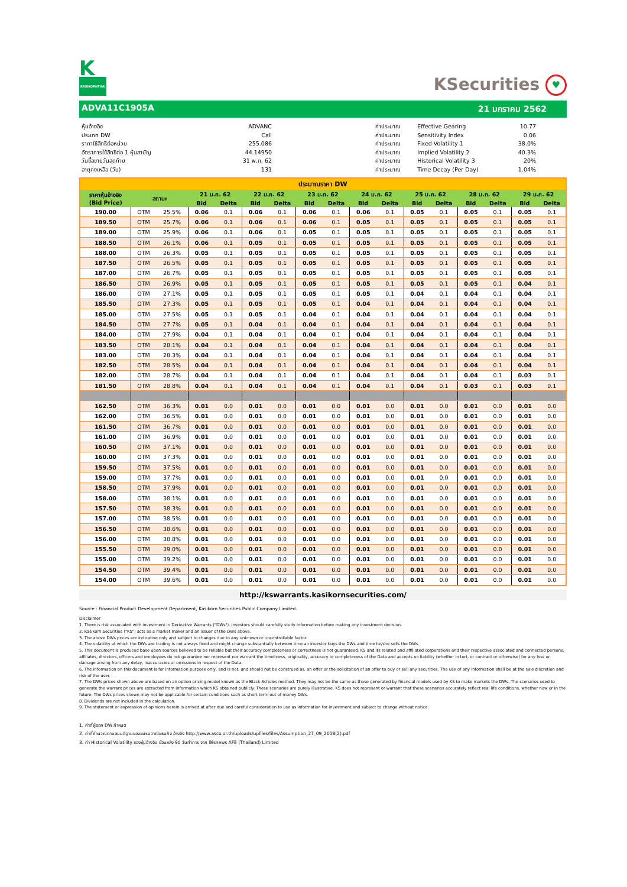K
KASIKORNTHAI
KSecurities ♥
ADVA11C1905A 21 มกราคม 2562
| หุ้นอ้างอิง | ADVANC |
| ประเภท DW | Call |
| ราคาใช้สิทธิต่อหน่วย | 255.086 |
| อัตราการใช้สิทธิต่อ 1 หุ้นสามัญ | 44.14950 |
| วันซื้อขายวันสุดท้าย | 31 พ.ค. 62 |
| อายุคงเหลือ (วัน) | 131 |
| ค่าประมาณ | Effective Gearing | 10.77 |
| ค่าประมาณ | Sensitivity Index | 0.06 |
| ค่าประมาณ | Fixed Volatility 1 | 38.0% |
| ค่าประมาณ | Implied Volatility 2 | 40.3% |
| ค่าประมาณ | Historical Volatility 3 | 20% |
| ค่าประมาณ | Time Decay (Per Day) | 1.04% |
| ประมาณราคา DW | | | | | | | | | | | | | | | | |
| --- | --- | --- | --- | --- | --- | --- | --- | --- | --- | --- | --- | --- | --- | --- | --- | --- |
| ราคาหุ้นอ้างอิง (Bid Price) | สถานะ | | 21 ม.ค. 62 | | 22 ม.ค. 62 | | 23 ม.ค. 62 | | 24 ม.ค. 62 | | 25 ม.ค. 62 | | 28 ม.ค. 62 | | 29 ม.ค. 62 | |
| | | | Bid | Delta | Bid | Delta | Bid | Delta | Bid | Delta | Bid | Delta | Bid | Delta | Bid | Delta |
| 190.00 | OTM | 25.5% | 0.06 | 0.1 | 0.06 | 0.1 | 0.06 | 0.1 | 0.06 | 0.1 | 0.05 | 0.1 | 0.05 | 0.1 | 0.05 | 0.1 |
| 189.50 | OTM | 25.7% | 0.06 | 0.1 | 0.06 | 0.1 | 0.06 | 0.1 | 0.05 | 0.1 | 0.05 | 0.1 | 0.05 | 0.1 | 0.05 | 0.1 |
| 189.00 | OTM | 25.9% | 0.06 | 0.1 | 0.06 | 0.1 | 0.05 | 0.1 | 0.05 | 0.1 | 0.05 | 0.1 | 0.05 | 0.1 | 0.05 | 0.1 |
| 188.50 | OTM | 26.1% | 0.06 | 0.1 | 0.05 | 0.1 | 0.05 | 0.1 | 0.05 | 0.1 | 0.05 | 0.1 | 0.05 | 0.1 | 0.05 | 0.1 |
| 188.00 | OTM | 26.3% | 0.05 | 0.1 | 0.05 | 0.1 | 0.05 | 0.1 | 0.05 | 0.1 | 0.05 | 0.1 | 0.05 | 0.1 | 0.05 | 0.1 |
| 187.50 | OTM | 26.5% | 0.05 | 0.1 | 0.05 | 0.1 | 0.05 | 0.1 | 0.05 | 0.1 | 0.05 | 0.1 | 0.05 | 0.1 | 0.05 | 0.1 |
| 187.00 | OTM | 26.7% | 0.05 | 0.1 | 0.05 | 0.1 | 0.05 | 0.1 | 0.05 | 0.1 | 0.05 | 0.1 | 0.05 | 0.1 | 0.05 | 0.1 |
| 186.50 | OTM | 26.9% | 0.05 | 0.1 | 0.05 | 0.1 | 0.05 | 0.1 | 0.05 | 0.1 | 0.05 | 0.1 | 0.05 | 0.1 | 0.04 | 0.1 |
| 186.00 | OTM | 27.1% | 0.05 | 0.1 | 0.05 | 0.1 | 0.05 | 0.1 | 0.05 | 0.1 | 0.04 | 0.1 | 0.04 | 0.1 | 0.04 | 0.1 |
| 185.50 | OTM | 27.3% | 0.05 | 0.1 | 0.05 | 0.1 | 0.05 | 0.1 | 0.04 | 0.1 | 0.04 | 0.1 | 0.04 | 0.1 | 0.04 | 0.1 |
| 185.00 | OTM | 27.5% | 0.05 | 0.1 | 0.05 | 0.1 | 0.04 | 0.1 | 0.04 | 0.1 | 0.04 | 0.1 | 0.04 | 0.1 | 0.04 | 0.1 |
| 184.50 | OTM | 27.7% | 0.05 | 0.1 | 0.04 | 0.1 | 0.04 | 0.1 | 0.04 | 0.1 | 0.04 | 0.1 | 0.04 | 0.1 | 0.04 | 0.1 |
| 184.00 | OTM | 27.9% | 0.04 | 0.1 | 0.04 | 0.1 | 0.04 | 0.1 | 0.04 | 0.1 | 0.04 | 0.1 | 0.04 | 0.1 | 0.04 | 0.1 |
| 183.50 | OTM | 28.1% | 0.04 | 0.1 | 0.04 | 0.1 | 0.04 | 0.1 | 0.04 | 0.1 | 0.04 | 0.1 | 0.04 | 0.1 | 0.04 | 0.1 |
| 183.00 | OTM | 28.3% | 0.04 | 0.1 | 0.04 | 0.1 | 0.04 | 0.1 | 0.04 | 0.1 | 0.04 | 0.1 | 0.04 | 0.1 | 0.04 | 0.1 |
| 182.50 | OTM | 28.5% | 0.04 | 0.1 | 0.04 | 0.1 | 0.04 | 0.1 | 0.04 | 0.1 | 0.04 | 0.1 | 0.04 | 0.1 | 0.04 | 0.1 |
| 182.00 | OTM | 28.7% | 0.04 | 0.1 | 0.04 | 0.1 | 0.04 | 0.1 | 0.04 | 0.1 | 0.04 | 0.1 | 0.04 | 0.1 | 0.03 | 0.1 |
| 181.50 | OTM | 28.8% | 0.04 | 0.1 | 0.04 | 0.1 | 0.04 | 0.1 | 0.04 | 0.1 | 0.04 | 0.1 | 0.03 | 0.1 | 0.03 | 0.1 |
| 162.50 | OTM | 36.3% | 0.01 | 0.0 | 0.01 | 0.0 | 0.01 | 0.0 | 0.01 | 0.0 | 0.01 | 0.0 | 0.01 | 0.0 | 0.01 | 0.0 |
| 162.00 | OTM | 36.5% | 0.01 | 0.0 | 0.01 | 0.0 | 0.01 | 0.0 | 0.01 | 0.0 | 0.01 | 0.0 | 0.01 | 0.0 | 0.01 | 0.0 |
| 161.50 | OTM | 36.7% | 0.01 | 0.0 | 0.01 | 0.0 | 0.01 | 0.0 | 0.01 | 0.0 | 0.01 | 0.0 | 0.01 | 0.0 | 0.01 | 0.0 |
| 161.00 | OTM | 36.9% | 0.01 | 0.0 | 0.01 | 0.0 | 0.01 | 0.0 | 0.01 | 0.0 | 0.01 | 0.0 | 0.01 | 0.0 | 0.01 | 0.0 |
| 160.50 | OTM | 37.1% | 0.01 | 0.0 | 0.01 | 0.0 | 0.01 | 0.0 | 0.01 | 0.0 | 0.01 | 0.0 | 0.01 | 0.0 | 0.01 | 0.0 |
| 160.00 | OTM | 37.3% | 0.01 | 0.0 | 0.01 | 0.0 | 0.01 | 0.0 | 0.01 | 0.0 | 0.01 | 0.0 | 0.01 | 0.0 | 0.01 | 0.0 |
| 159.50 | OTM | 37.5% | 0.01 | 0.0 | 0.01 | 0.0 | 0.01 | 0.0 | 0.01 | 0.0 | 0.01 | 0.0 | 0.01 | 0.0 | 0.01 | 0.0 |
| 159.00 | OTM | 37.7% | 0.01 | 0.0 | 0.01 | 0.0 | 0.01 | 0.0 | 0.01 | 0.0 | 0.01 | 0.0 | 0.01 | 0.0 | 0.01 | 0.0 |
| 158.50 | OTM | 37.9% | 0.01 | 0.0 | 0.01 | 0.0 | 0.01 | 0.0 | 0.01 | 0.0 | 0.01 | 0.0 | 0.01 | 0.0 | 0.01 | 0.0 |
| 158.00 | OTM | 38.1% | 0.01 | 0.0 | 0.01 | 0.0 | 0.01 | 0.0 | 0.01 | 0.0 | 0.01 | 0.0 | 0.01 | 0.0 | 0.01 | 0.0 |
| 157.50 | OTM | 38.3% | 0.01 | 0.0 | 0.01 | 0.0 | 0.01 | 0.0 | 0.01 | 0.0 | 0.01 | 0.0 | 0.01 | 0.0 | 0.01 | 0.0 |
| 157.00 | OTM | 38.5% | 0.01 | 0.0 | 0.01 | 0.0 | 0.01 | 0.0 | 0.01 | 0.0 | 0.01 | 0.0 | 0.01 | 0.0 | 0.01 | 0.0 |
| 156.50 | OTM | 38.6% | 0.01 | 0.0 | 0.01 | 0.0 | 0.01 | 0.0 | 0.01 | 0.0 | 0.01 | 0.0 | 0.01 | 0.0 | 0.01 | 0.0 |
| 156.00 | OTM | 38.8% | 0.01 | 0.0 | 0.01 | 0.0 | 0.01 | 0.0 | 0.01 | 0.0 | 0.01 | 0.0 | 0.01 | 0.0 | 0.01 | 0.0 |
| 155.50 | OTM | 39.0% | 0.01 | 0.0 | 0.01 | 0.0 | 0.01 | 0.0 | 0.01 | 0.0 | 0.01 | 0.0 | 0.01 | 0.0 | 0.01 | 0.0 |
| 155.00 | OTM | 39.2% | 0.01 | 0.0 | 0.01 | 0.0 | 0.01 | 0.0 | 0.01 | 0.0 | 0.01 | 0.0 | 0.01 | 0.0 | 0.01 | 0.0 |
| 154.50 | OTM | 39.4% | 0.01 | 0.0 | 0.01 | 0.0 | 0.01 | 0.0 | 0.01 | 0.0 | 0.01 | 0.0 | 0.01 | 0.0 | 0.01 | 0.0 |
| 154.00 | OTM | 39.6% | 0.01 | 0.0 | 0.01 | 0.0 | 0.01 | 0.0 | 0.01 | 0.0 | 0.01 | 0.0 | 0.01 | 0.0 | 0.01 | 0.0 |
http://kswarrants.kasikornsecurities.com/
Source : Financial Product Development Department, Kasikorn Securities Public Company Limited.
Disclaimer
1. There is risk associated with investment in Derivative Warrants ("DWs"). Investors should carefully study information before making any investment decision.
2. Kasikorn Securities ("KS") acts as a market maker and an issuer of the DWs above.
3. The above DWs prices are indicative only and subject to changes due to any unknown or uncontrollable factor.
4. The volatility at which the DWs are trading is not always fixed and might change substantially between time an investor buys the DWs and time he/she sells the DWs.
5. This document is produced base upon sources believed to be reliable but their accuracy completeness or correctness is not guaranteed. KS and its related and affiliated corporations and their respective associated and connected persons, affiliates, directors, officers and employees do not guarantee nor represent nor warrant the timeliness, originality, accuracy or completeness of the Data and accepts no liability (whether in tort, or contract or otherwise) for any loss or damage arising from any delay, inaccuracies or omissions in respect of the Data.
6. The information on this document is for information purpose only, and is not, and should not be construed as, an offer or the solicitation of an offer to buy or sell any securities. The use of any information shall be at the sole discretion and risk of the user.
7. The DWs prices shown above are based on an option pricing model known as the Black-Scholes method. They may not be the same as those generated by financial models used by KS to make markets the DWs. The scenarios used to generate the warrant prices are extracted from information which KS obtained publicly. These scenarios are purely illustrative. KS does not represent or warrant that these scenarios accurately reflect real life conditions, whether now or in the future. The DWs prices shown may not be applicable for certain conditions such as short term out of money DWs.
8. Dividends are not included in the calculation.
9. The statement or expression of opinions herein is arrived at after due and careful consideration to use as information for investment and subject to change without notice.
1. ค่าที่ผู้ออก DW กำหนด
2. ค่าที่คำนวณตามสมมติฐานของชมรมวาณิชธนกิจ อ้างอิง http://www.asco.or.th/uploads/upfiles/files/Assumption_27_09_2018(2).pdf
3. ค่า Historical Volatility ของหุ้นอ้างอิง ย้อนหลัง 90 วันทำการ จาก Bisnews AFE (Thailand) Limited